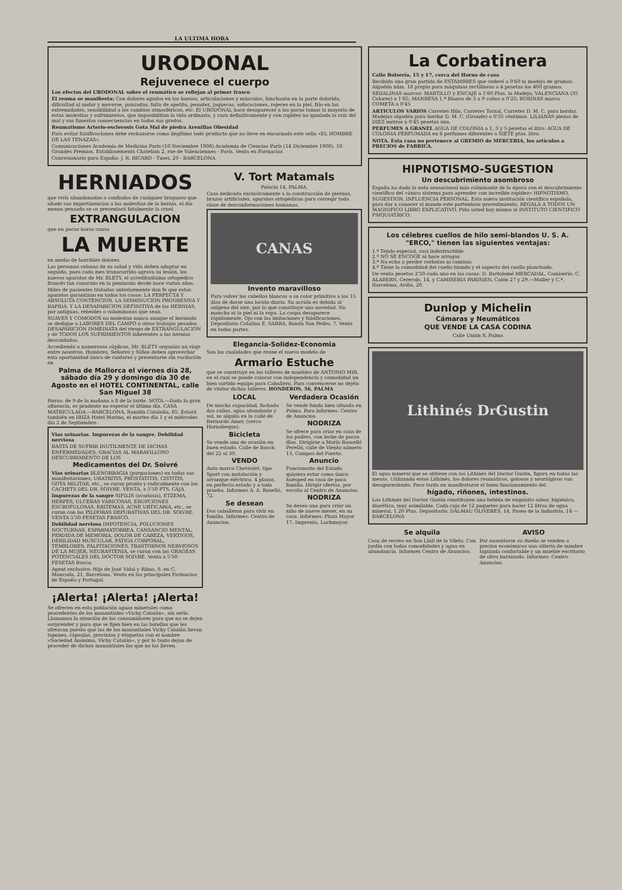LA ULTIMA HORA
URODONAL
Rejuvenece el cuerpo
Los efectos del URODONAL sobre el reumático se reflejan al primer frasco
El reuma se manifiesta: Con dolores agudos en los huesos, articulaciones y músculos, hinchazón en la parte dolorida, dificultad al andar y moverse, punzadas, falta de apetito, pesadez, jaquecas, sofocaciones, rojeces en la piel, frío en las extremidades, sensibilidad a los cambios atmosféricos, etc. El URODONAL hace desaparecer a las pocas tomas la mayoría de estas molestias y sufrimientos, que imposibilitan la vida ordinaria, y cura definitivamente y con rapidez no igualada la raíz del mal y sus funestas consecuencias en todos sus grados.
Reumatismo Arterio-esclerosis Gota Mal de piedra Arenillas Obesidad
Para evitar falsificaciones debe rechazarse como ilegítimo todo producto que no lleve en encarnado este sello «EL HOMBRE DE LAS TENAZAS».
Comunicaciones Academia de Medicina París (10 Noviembre 1908) Academia de Ciencias París (14 Diciembre 1908). 10 Grandes Premios. Establissements Chatelain 2, rue de Valenciennes - París. Venta en Farmacias
Concesionario para España: J. R. RICARD - Tusei, 20 - BARCELONA
HERNIADOS
que vivís abandonados o confiados de cualquier braguero que añade sus impertinencias a las molestias de la hernia, el día menos pensado se os presentará fatalmente la cruel
EXTRANGULACION
que en pocas horas causa
LA MUERTE
en medio de horribles dolores
Las personas celosas de su salud y vida deben adoptar en seguida, pues cada mes transcurrido agrava su lesión, los nuevos aparatos de Mr. BLETY, el acreditadísimo ortopédico francés tan conocido en la península desde hace varios años.
Miles de pacientes tratados anteriormente dan fe que estos aparatos garantizan en todos los casos: LA PERFECTA Y ABSOLUTA CONTENCION. LA DISMINUCION PROGRESIVA Y RAPIDA. Y LA DESAPARICION DEFINITIVA de las HERNIAS, por antiguas, rebeldes o voluminosas que sean.
SUAVES Y COMODOS no molestan nunca aunque el herniado se dedique a LABORES DEL CAMPO u otros trabajos pesados. DESAPARICION INMEDIATA del riesgo de EXTRANGULACION y de TODOS LOS SUFRIMIENTOS inherentes a las hernias descuidadas.
Accediendo a numerosas súplicas, Mr. BLETY organiza un viaje entre nosotros. Hombres, Señores y Niños deben aprovechar esta oportunidad única de cuidarse y presentarse sin vacilación en
Palma de Mallorca el viernes día 28, sábado día 29 y domingo día 30 de Agosto en el HOTEL CONTINENTAL, calle San Miguel 38
Horas: de 9 de la mañana a 8 de la tarde. NOTA.—Dada la gran afluencia, es prudente no esperar el último día. CASA MATRICULADA.—BARCELONA, Rambla Cataluña, 65. Estará también en IBIZA Hotel Marina, el martes día 1 y el miércoles día 2 de Septiembre.
Vias urinarias. Impurezas de la sangre. Debilidad nerviosa
BASTA DE SUFRIR INUTILMENTE DE DICHAS ENFERMEDADES, GRACIAS AL MARAVILLOSO DESCUBRIMIENTO DE LOS
Medicamentos del Dr. Soivré
Vias urinarias BLENORRAGIA (purgaciones) en todas sus manifestaciones, URATRITIS, PROSTATITIS, CISTITIS, GOTA MILITAR, etc., se curan pronto y radicalmente con los CACHETS DEL DR. SOIVRE. VENTA, a 5'50 PTS. CAJA
Impurezas de la sangre SIFILIS (avariosis), ETZEMA, HERPES, ULCERAS VARICOSAS, ERUPCIONES ESCROFULOSAS, ERITEMAS, ACNE URTICARIA, etc., se curan con las PILDORAS DEPURATIVAS DEL DR. SOIVRE. VENTA 5'50 PESETAS FRASCO.
Debilidad nerviosa IMPOTENCIA, POLUCIONES NOCTURNAS, ESPARMATORREA, CANSANCIO MENTAL, PERDIDA DE MEMORIA, DOLOR DE CABEZA, VERTIGOS, DEBILIDAD MUSCULAR, FATIGA CORPORAL, TEMBLORES, PALPITACIONES, TRASTORNOS NERVIOSOS DE LA MUJER, NEURASTENIA, se curan con las GRAGEAS POTENCIALES DEL DOCTOR SOIVRE. Venta a 5'50 PESETAS frasco.
Agent exclusivo: Hijo de José Vidal y Ribas, S. en C. Moncada, 21, Barcelona. Venta en las principales Farmacias de España y Portugal.
¡Alerta! ¡Alerta! ¡Alerta!
Se ofrecen en esta población aguas minerales como procedentes de los manantiales «Vichy Catalán», sin serlo. Llamamos la atención de los consumidores para que no se dejen sorprender y para que se fijen bien en las botellas que les ofrezcan puesto que las de los manantiales Vichy Catalán llevan tapones, cápsulas, precintos y etiquetas con el nombre «Sociedad Anónima, Vichy Catalán», y por lo tanto dejan de proceder de dichos manantiales las que no las lleven.
V. Tort Matamals
Palacio 14, PALMA.
Casa dedicada exclusivamente a la construcción de piernas, brazos artificiales, aparatos ortopédicos para corregir toda clase de desconformaciones humanas.
CANAS
Invento maravilloso
Para volver los cabellos blancos a su color primitivo a los 15 días de darse una loción diaria. Su acción es debida al oxígeno del aire, por lo que constituye una novedad. No mancha ni la piel ni la ropa. La caspa desaparece rápidamente. Ojo con las imitaciones y falsificaciones. Depositario Catalina E. SARRA, Ronda San Pedro, 7. Venta en todas partes.
Elegancia-Solidez-Economia
Son las cualidades que reune el nuevo modelo de
Armario Estuche
que se construye en los talleres de muebles de ANTONIO MIR, en el cual se puede colocar con independencia y comodidad un bien surtido equipo para Caballero. Para convencerse no dejéis de visitar dichos talleres. HONDEROS, 56, PALMA
LOCAL
De mucha capacidad, fachada dos calles, agua abundante y sol, se alquila en la calle de Bernardo Amer, (cerca Hornabeque).
Bicicleta
Se vende una de ocasión en buen estado. Calle de Bosch del 22 al 30.
VENDO
Auto marca Chevrolet, tipo Sport con instalación y arranque eléctrico, 4 plazas, en perfecto estado y a toda prueba. Informes A. A. Roselló, 72.
Se desean
Dos caballeros para vivir en familia. Informes: Centro de Anuncios.
Verdadera Ocasión
Se vende fonda bien situada en Palma. Para informes: Centro de Anuncios.
NODRIZA
Se ofrece para criar en casa de los padres, con leche de pocos días. Dirigirse a María Rosselló Perelló, calle de Viento número 13, Campos del Puerto.
Anuncio
Funcionario del Estado quisiera estar como único huésped en casa de poca familia. Dirigir ofertas, por escrito al Centro de Anuncios.
NODRIZA
Se desea una para criar un niño de nueve meses, en su casa. Informes: Plaza Mayor 17, Imprenta, Luchmayor.
La Corbatinera
Calle Bolsería, 15 y 17, cerca del Horno de casa
Recibida una gran partida de ESTAMBRES que cederé a 0'60 la madeja de gramos. Algodón núm. 18 propio para máquinas rectilíneas a 4 pesetas los 400 gramos.
SEDALINAS marcas: MARTILLO y ENCAJE a 1'60 Ptas. la Madeja; VALENCIANA (35 Colores) a 1'65; MANRESA 1.ª Blanco de 3 a 9 cabos a 0'25; BOBINAS marca COMETA a 0'45
ARTICULOS VARIOS Carretes Hilo, Carretes Torzal, Carretes D. M. C. para bordar. Madejas algodón para bordar D. M. C. (Grande) a 0'35 céntimos. LILIANAS piezas de DIEZ metros a 0'45 pesetas una.
PERFUMES A GRANEL AGUA DE COLONIA a 1, 3 y 5 pesetas el litro. AGUA DE COLONIA PERFUMADA en 6 perfumes diferentes a SIETE ptas. litro.
NOTA. Esta casa no pertenece al GREMIO de MERCERIA, los artículos a PRECIOS de FABRICA.
HIPNOTISMO-SUGESTION
Un descubrimiento asombroso
España ha dado la nota sensacional más culminante de la época con el descubrimiento científico del «único sistema para aprender con increíble rapidez» HIPNOTISMO, SUGESTION, INFLUENCIA PERSONAL. Esta nueva institución científica española, para dar a conocer al mundo este portentoso procedimiento, REGALA A TODOS UN MAGNIFICO LIBRO EXPLICATIVO. Pida usted hoy mismo al INSTITUTO CIENTIFICO PSIQUIATRICO.
Los célebres cuellos de hilo semi-blandos U. S. A. "ERCO," tienen las siguientes ventajas:
1.º Tejido especial, casi indestructible.
2.º NO SE ENCOGE ni hace arrugas.
3.º No echa a perder corbatas ni camisas.
4.º Tiene la comodidad del cuello blando y el aspecto del cuello planchado.
De venta pesetas 2'50 cada uno en las casas: D. Bartolomé MERCADAL, Camisería; C. ALABERN, Cererols, 14, y CAMISERIA PARISIEN, Colón 27 y 29.—Muller y C.ª, Barcelona, Aviñó, 20.
Dunlop y Michelin
Cámaras y Neumáticos
QUE VENDE LA CASA CODINA
Calle Unión 8, Palma
Lithinés D<sup>r</sup> Gustin
El agua mineral que se obtiene con los Lithinés del Doctor Gustin, figura en todas las mesas. Utilizando estos Lithinés, los dolores reumáticos, gotosos y neurálgicos van desapareciendo. Poco tarda en manifestarse el buen funcionamiento del
hígado, riñones, intestinos.
Los Lithinés del Doctor Gustin constituyen una bebida de exquisito sabor, higiénica, diurética, muy asimilable. Cada caja de 12 paquetes para hacer 12 litros de agua mineral, 1.20 Ptas. Depositario: DALMAU OLIVERES, 14, Paseo de la Industria, 14 — BARCELONA
Se alquila
Casa de recreo en Son Llull de la Vileta. Con jardín con todas comodidades y agua en abundancia. Informes Centro de Anuncios.
AVISO
Por ausentarse su dueño se venden a precios económicos una sillería de mimbre tapizada confortable y un mueble escritorio de olivo barnizado. Informes: Centro Anuncios.